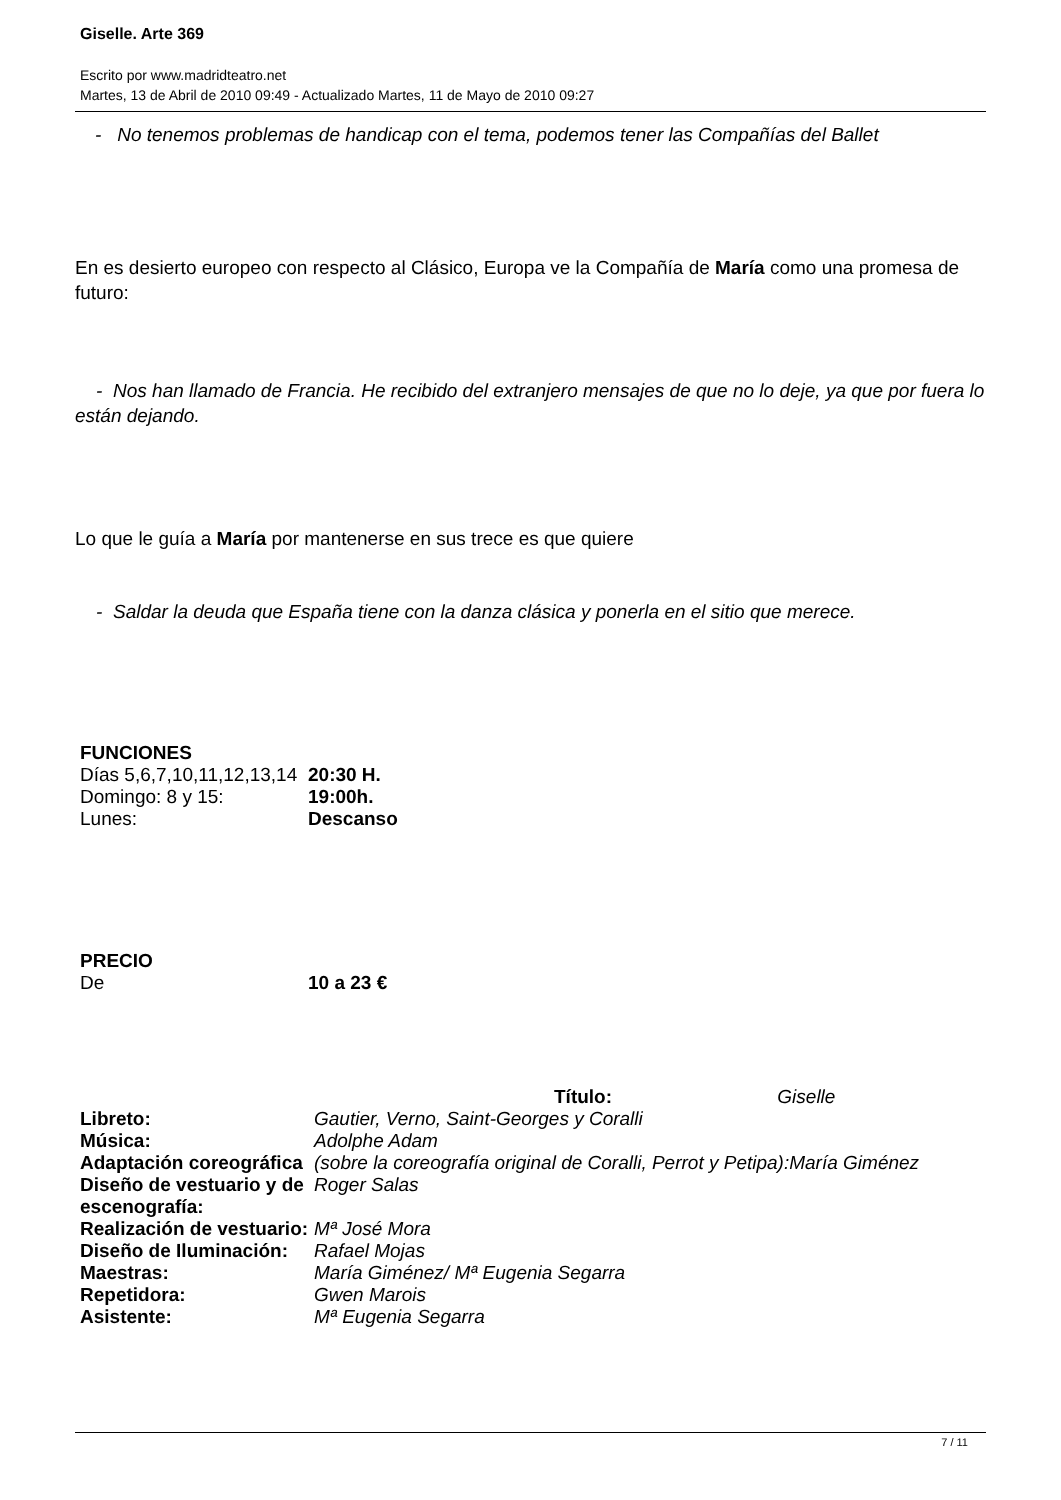Giselle. Arte 369
Escrito por www.madridteatro.net
Martes, 13 de Abril de 2010 09:49 - Actualizado Martes, 11 de Mayo de 2010 09:27
- No tenemos problemas de handicap con el tema, podemos tener las Compañías del Ballet
En es desierto europeo con respecto al Clásico, Europa ve la Compañía de María como una promesa de futuro:
- Nos han llamado de Francia. He recibido del extranjero mensajes de que no lo deje, ya que por fuera lo están dejando.
Lo que le guía a María por mantenerse en sus trece es que quiere
- Saldar la deuda que España tiene con la danza clásica y ponerla en el sitio que merece.
| FUNCIONES | |
| Días 5,6,7,10,11,12,13,14 | 20:30 H. |
| Domingo: 8 y 15: | 19:00h. |
| Lunes: | Descanso |
| PRECIO | |
| De | 10 a 23 € |
| | Título: Giselle |
| Libreto: | Gautier, Verno, Saint-Georges y Coralli |
| Música: | Adolphe Adam |
| Adaptación coreográfica | (sobre la coreografía original de Coralli, Perrot y Petipa):María Giménez |
| Diseño de vestuario y de escenografía: | Roger Salas |
| Realización de vestuario: | Mª José Mora |
| Diseño de Iluminación: | Rafael Mojas |
| Maestras: | María Giménez/ Mª Eugenia Segarra |
| Repetidora: | Gwen Marois |
| Asistente: | Mª Eugenia Segarra |
7 / 11